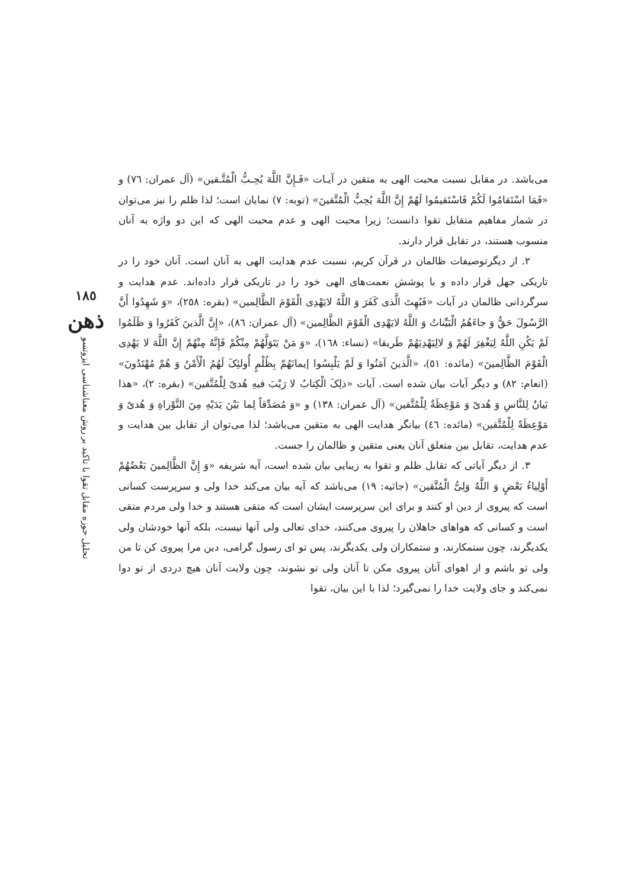می‌باشد. در مقابل نسبت محبت الهی به متقین در آیـات «فَـإِنَّ اللَّهَ یُحِـبُّ الْمُتَّـقین» (آل عمران: ٧٦) و «فَمَا اسْتَقامُوا لَکُمْ فَاسْتَقیمُوا لَهُمْ إِنَّ اللَّهَ یُحِبُّ الْمُتَّقینَ» (توبه: ٧) نمایان است؛ لذا ظلم را نیز می‌توان در شمار مفاهیم متقابل تقوا دانست؛ زیرا محبت الهی و عدم محبت الهی که این دو واژه به آنان منسوب هستند، در تقابل قرار دارند.
٢. از دیگرتوصیفات ظالمان در قرآن کریم، نسبت عدم هدایت الهی به آنان است. آنان خود را در تاریکی جهل قرار داده و با پوشش نعمت‌های الهی خود را در تاریکی قرار داده‌اند. عدم هدایت و سرگردانی ظالمان در آیات «فَبُهِتَ الَّذی کَفَرَ وَ اللَّهُ لایَهْدِی الْقَوْمَ الظَّالِمین» (بقره: ٢٥٨)، «وَ شَهِدُوا أَنَّ الرَّسُولَ حَقٌّ وَ جاءَهُمُ الْبَیِّناتُ وَ اللَّهُ لایَهْدِی الْقَوْمَ الظَّالِمین» (آل عمران: ٨٦)، «إِنَّ الَّذینَ کَفَرُوا وَ ظَلَمُوا لَمْ یَکُنِ اللَّهُ لِیَغْفِرَ لَهُمْ وَ لالِیَهْدِیَهُمْ طَریقا» (نساء: ١٦٨)، «وَ مَنْ یَتَوَلَّهُمْ مِنْکُمْ فَإِنَّهُ مِنْهُمْ إِنَّ اللَّهَ لا یَهْدِی الْقَوْمَ الظَّالِمینَ» (مائده: ٥١)، «الَّذینَ آمَنُوا وَ لَمْ یَلْبِسُوا إیمانَهُمْ بِظُلْمٍ أُولئِکَ لَهُمُ الْأَمْنُ وَ هُمْ مُهْتَدُونَ» (انعام: ٨٢) و دیگر آیات بیان شده است. آیات «ذلِکَ الْکِتابُ لا رَیْبَ فیهِ هُدیً لِلْمُتَّقین» (بقره: ٢)، «هذا بَیانٌ لِلنَّاسِ وَ هُدیً وَ مَوْعِظَةٌ لِلْمُتَّقین» (آل عمران: ١٣٨) و «وَ مُصَدِّقاً لِما بَیْنَ یَدَیْهِ مِنَ التَّوْراةِ وَ هُدیً وَ مَوْعِظَةً لِلْمُتَّقین» (مائده: ٤٦) بیانگر هدایت الهی به متقین می‌باشد؛ لذا می‌توان از تقابل بین هدایت و عدم هدایت، تقابل بین متعلق آنان یعنی متقین و ظالمان را جست.
٣. از دیگر آیاتی که تقابل ظلم و تقوا به زیبایی بیان شده است، آیه شریفه «وَ إِنَّ الظَّالِمینَ بَعْضُهُمْ أَوْلِیاءُ بَعْضٍ وَ اللَّهُ وَلِیُّ الْمُتَّقین» (جاثیه: ١٩) می‌باشد که آیه بیان می‌کند خدا ولی و سرپرست کسانی است که پیروی از دین او کنند و برای این سرپرست ایشان است که متقی هستند و خدا ولی مردم متقی است و کسانی که هواهای جاهلان را پیروی می‌کنند، خدای تعالی ولی آنها نیست، بلکه آنها خودشان ولی یکدیگرند، چون ستمکارند، و ستمکاران ولی یکدیگرند، پس تو ای رسول گرامی، دین مرا پیروی کن تا من ولی تو باشم و از اهوای آنان پیروی مکن تا آنان ولی تو نشوند، چون ولایت آنان هیچ دردی از تو دوا نمی‌کند و جای ولایت خدا را نمی‌گیرد؛ لذا با این بیان، تقوا
١٨٥
ذهن
تحلیل حوزه مقابل تقوا با تاکید بر روش معناشناسی ایزوتسو